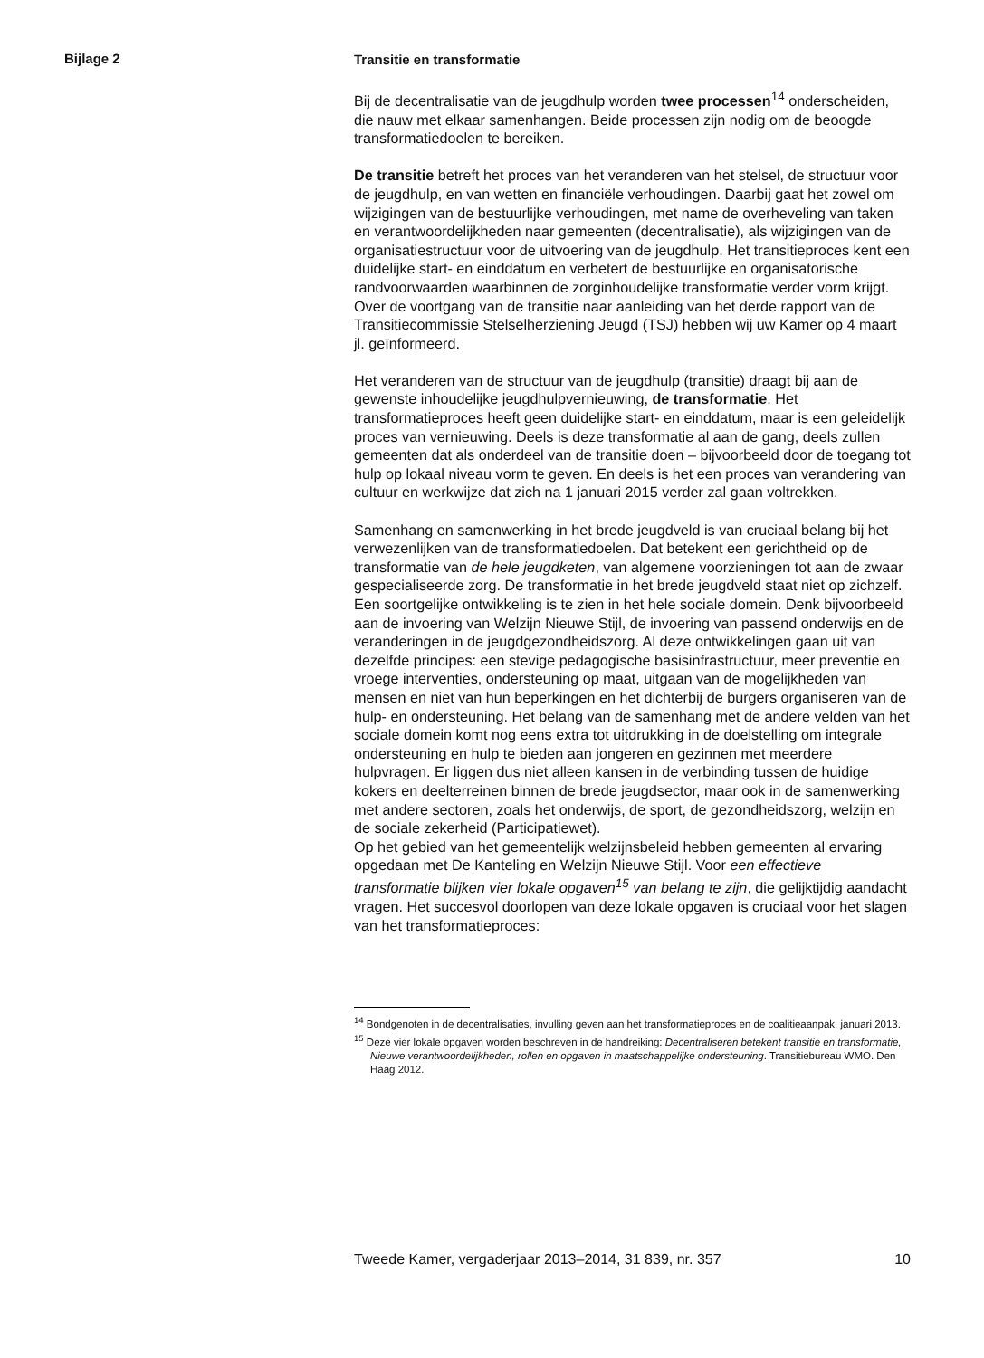Bijlage 2
Transitie en transformatie
Bij de decentralisatie van de jeugdhulp worden twee processen<sup>14</sup> onderscheiden, die nauw met elkaar samenhangen. Beide processen zijn nodig om de beoogde transformatiedoelen te bereiken.
De transitie betreft het proces van het veranderen van het stelsel, de structuur voor de jeugdhulp, en van wetten en financiële verhoudingen. Daarbij gaat het zowel om wijzigingen van de bestuurlijke verhoudingen, met name de overheveling van taken en verantwoordelijkheden naar gemeenten (decentralisatie), als wijzigingen van de organisatiestructuur voor de uitvoering van de jeugdhulp. Het transitieproces kent een duidelijke start- en einddatum en verbetert de bestuurlijke en organisatorische randvoorwaarden waarbinnen de zorginhoudelijke transformatie verder vorm krijgt. Over de voortgang van de transitie naar aanleiding van het derde rapport van de Transitiecommissie Stelselherziening Jeugd (TSJ) hebben wij uw Kamer op 4 maart jl. geïnformeerd.
Het veranderen van de structuur van de jeugdhulp (transitie) draagt bij aan de gewenste inhoudelijke jeugdhulpvernieuwing, de transformatie. Het transformatieproces heeft geen duidelijke start- en einddatum, maar is een geleidelijk proces van vernieuwing. Deels is deze transformatie al aan de gang, deels zullen gemeenten dat als onderdeel van de transitie doen – bijvoorbeeld door de toegang tot hulp op lokaal niveau vorm te geven. En deels is het een proces van verandering van cultuur en werkwijze dat zich na 1 januari 2015 verder zal gaan voltrekken.
Samenhang en samenwerking in het brede jeugdveld is van cruciaal belang bij het verwezenlijken van de transformatiedoelen. Dat betekent een gerichtheid op de transformatie van de hele jeugdketen, van algemene voorzieningen tot aan de zwaar gespecialiseerde zorg. De transformatie in het brede jeugdveld staat niet op zichzelf. Een soortgelijke ontwikkeling is te zien in het hele sociale domein. Denk bijvoorbeeld aan de invoering van Welzijn Nieuwe Stijl, de invoering van passend onderwijs en de veranderingen in de jeugdgezondheidszorg. Al deze ontwikkelingen gaan uit van dezelfde principes: een stevige pedagogische basisinfrastructuur, meer preventie en vroege interventies, ondersteuning op maat, uitgaan van de mogelijkheden van mensen en niet van hun beperkingen en het dichterbij de burgers organiseren van de hulp- en ondersteuning. Het belang van de samenhang met de andere velden van het sociale domein komt nog eens extra tot uitdrukking in de doelstelling om integrale ondersteuning en hulp te bieden aan jongeren en gezinnen met meerdere hulpvragen. Er liggen dus niet alleen kansen in de verbinding tussen de huidige kokers en deelterreinen binnen de brede jeugdsector, maar ook in de samenwerking met andere sectoren, zoals het onderwijs, de sport, de gezondheidszorg, welzijn en de sociale zekerheid (Participatiewet).
Op het gebied van het gemeentelijk welzijnsbeleid hebben gemeenten al ervaring opgedaan met De Kanteling en Welzijn Nieuwe Stijl. Voor een effectieve transformatie blijken vier lokale opgaven<sup>15</sup> van belang te zijn, die gelijktijdig aandacht vragen. Het succesvol doorlopen van deze lokale opgaven is cruciaal voor het slagen van het transformatieproces:
<sup>14</sup> Bondgenoten in de decentralisaties, invulling geven aan het transformatieproces en de coalitieaanpak, januari 2013.
<sup>15</sup> Deze vier lokale opgaven worden beschreven in de handreiking: Decentraliseren betekent transitie en transformatie, Nieuwe verantwoordelijkheden, rollen en opgaven in maatschappelijke ondersteuning. Transitiebureau WMO. Den Haag 2012.
Tweede Kamer, vergaderjaar 2013–2014, 31 839, nr. 357 10